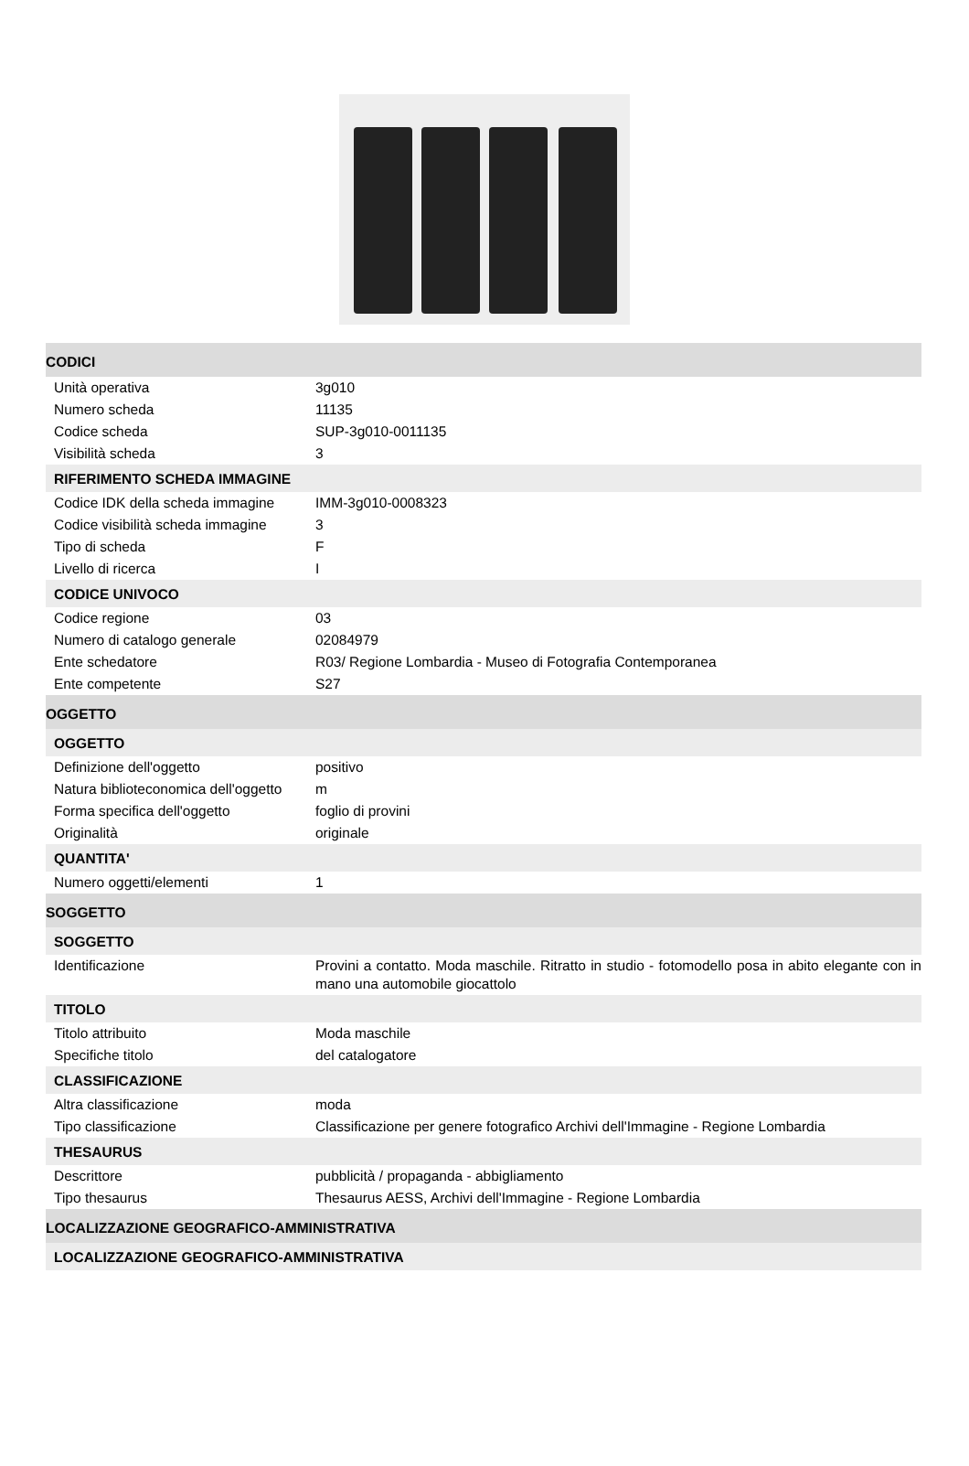| CODICI | |
| Unità operativa | 3g010 |
| Numero scheda | 11135 |
| Codice scheda | SUP-3g010-0011135 |
| Visibilità scheda | 3 |
| RIFERIMENTO SCHEDA IMMAGINE | |
| Codice IDK della scheda immagine | IMM-3g010-0008323 |
| Codice visibilità scheda immagine | 3 |
| Tipo di scheda | F |
| Livello di ricerca | I |
| CODICE UNIVOCO | |
| Codice regione | 03 |
| Numero di catalogo generale | 02084979 |
| Ente schedatore | R03/ Regione Lombardia - Museo di Fotografia Contemporanea |
| Ente competente | S27 |
| OGGETTO | |
| OGGETTO | |
| Definizione dell'oggetto | positivo |
| Natura biblioteconomica dell'oggetto | m |
| Forma specifica dell'oggetto | foglio di provini |
| Originalità | originale |
| QUANTITA' | |
| Numero oggetti/elementi | 1 |
| SOGGETTO | |
| SOGGETTO | |
| Identificazione | Provini a contatto. Moda maschile. Ritratto in studio - fotomodello posa in abito elegante con in mano una automobile giocattolo |
| TITOLO | |
| Titolo attribuito | Moda maschile |
| Specifiche titolo | del catalogatore |
| CLASSIFICAZIONE | |
| Altra classificazione | moda |
| Tipo classificazione | Classificazione per genere fotografico Archivi dell'Immagine - Regione Lombardia |
| THESAURUS | |
| Descrittore | pubblicità / propaganda - abbigliamento |
| Tipo thesaurus | Thesaurus AESS, Archivi dell'Immagine - Regione Lombardia |
| LOCALIZZAZIONE GEOGRAFICO-AMMINISTRATIVA | |
| LOCALIZZAZIONE GEOGRAFICO-AMMINISTRATIVA | |